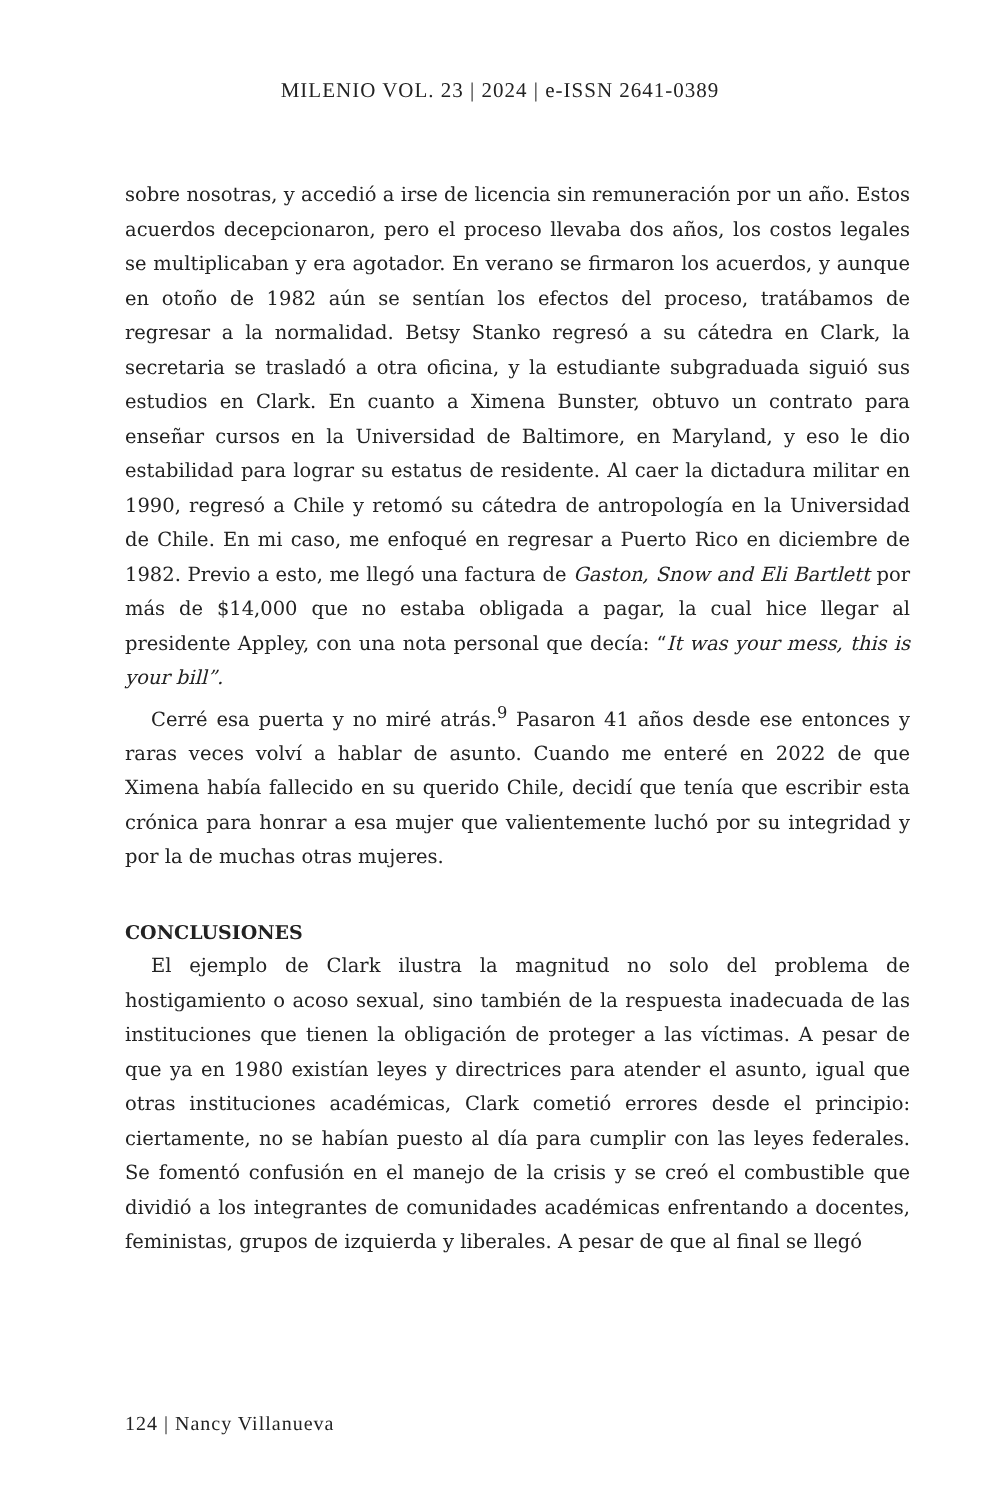MILENIO VOL. 23 | 2024 | e-ISSN 2641-0389
sobre nosotras, y accedió a irse de licencia sin remuneración por un año. Estos acuerdos decepcionaron, pero el proceso llevaba dos años, los costos legales se multiplicaban y era agotador. En verano se firmaron los acuerdos, y aunque en otoño de 1982 aún se sentían los efectos del proceso, tratábamos de regresar a la normalidad. Betsy Stanko regresó a su cátedra en Clark, la secretaria se trasladó a otra oficina, y la estudiante subgraduada siguió sus estudios en Clark. En cuanto a Ximena Bunster, obtuvo un contrato para enseñar cursos en la Universidad de Baltimore, en Maryland, y eso le dio estabilidad para lograr su estatus de residente. Al caer la dictadura militar en 1990, regresó a Chile y retomó su cátedra de antropología en la Universidad de Chile. En mi caso, me enfoqué en regresar a Puerto Rico en diciembre de 1982. Previo a esto, me llegó una factura de Gaston, Snow and Eli Bartlett por más de $14,000 que no estaba obligada a pagar, la cual hice llegar al presidente Appley, con una nota personal que decía: “It was your mess, this is your bill”.
Cerré esa puerta y no miré atrás.<sup>9</sup> Pasaron 41 años desde ese entonces y raras veces volví a hablar de asunto. Cuando me enteré en 2022 de que Ximena había fallecido en su querido Chile, decidí que tenía que escribir esta crónica para honrar a esa mujer que valientemente luchó por su integridad y por la de muchas otras mujeres.
CONCLUSIONES
El ejemplo de Clark ilustra la magnitud no solo del problema de hostigamiento o acoso sexual, sino también de la respuesta inadecuada de las instituciones que tienen la obligación de proteger a las víctimas. A pesar de que ya en 1980 existían leyes y directrices para atender el asunto, igual que otras instituciones académicas, Clark cometió errores desde el principio: ciertamente, no se habían puesto al día para cumplir con las leyes federales. Se fomentó confusión en el manejo de la crisis y se creó el combustible que dividió a los integrantes de comunidades académicas enfrentando a docentes, feministas, grupos de izquierda y liberales. A pesar de que al final se llegó
124 | Nancy Villanueva